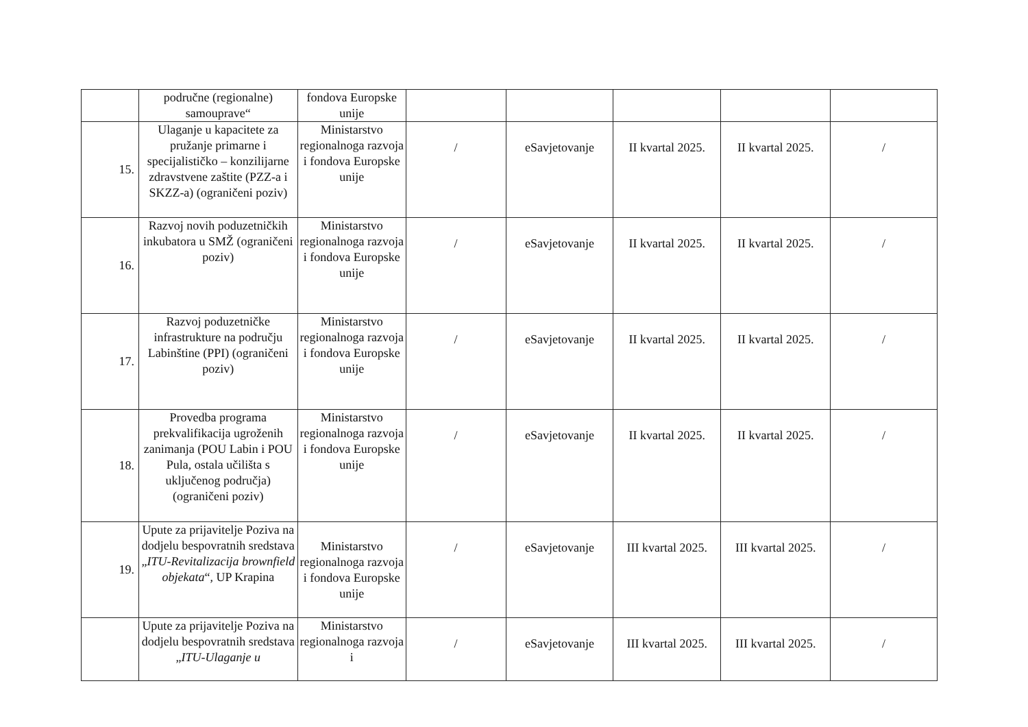| | područne (regionalne) samouprave“ | fondova Europske unije | | | | | |
| 15. | Ulaganje u kapacitete za pružanje primarne i specijalističko – konzilijarne zdravstvene zaštite (PZZ-a i SKZZ-a) (ograničeni poziv) | Ministarstvo regionalnoga razvoja i fondova Europske unije | / | eSavjetovanje | II kvartal 2025. | II kvartal 2025. | / |
| 16. | Razvoj novih poduzetničkih inkubatora u SMŽ (ograničeni poziv) | Ministarstvo regionalnoga razvoja i fondova Europske unije | / | eSavjetovanje | II kvartal 2025. | II kvartal 2025. | / |
| 17. | Razvoj poduzetničke infrastrukture na području Labinštine (PPI) (ograničeni poziv) | Ministarstvo regionalnoga razvoja i fondova Europske unije | / | eSavjetovanje | II kvartal 2025. | II kvartal 2025. | / |
| 18. | Provedba programa prekvalifikacija ugroženih zanimanja (POU Labin i POU Pula, ostala učilišta s uključenog područja) (ograničeni poziv) | Ministarstvo regionalnoga razvoja i fondova Europske unije | / | eSavjetovanje | II kvartal 2025. | II kvartal 2025. | / |
| 19. | Upute za prijavitelje Poziva na dodjelu bespovratnih sredstava „ ITU-Revitalizacija brownfield objekata “, UP Krapina | Ministarstvo regionalnoga razvoja i fondova Europske unije | / | eSavjetovanje | III kvartal 2025. | III kvartal 2025. | / |
| | Upute za prijavitelje Poziva na dodjelu bespovratnih sredstava „ ITU-Ulaganje u | Ministarstvo regionalnoga razvoja i | / | eSavjetovanje | III kvartal 2025. | III kvartal 2025. | / |